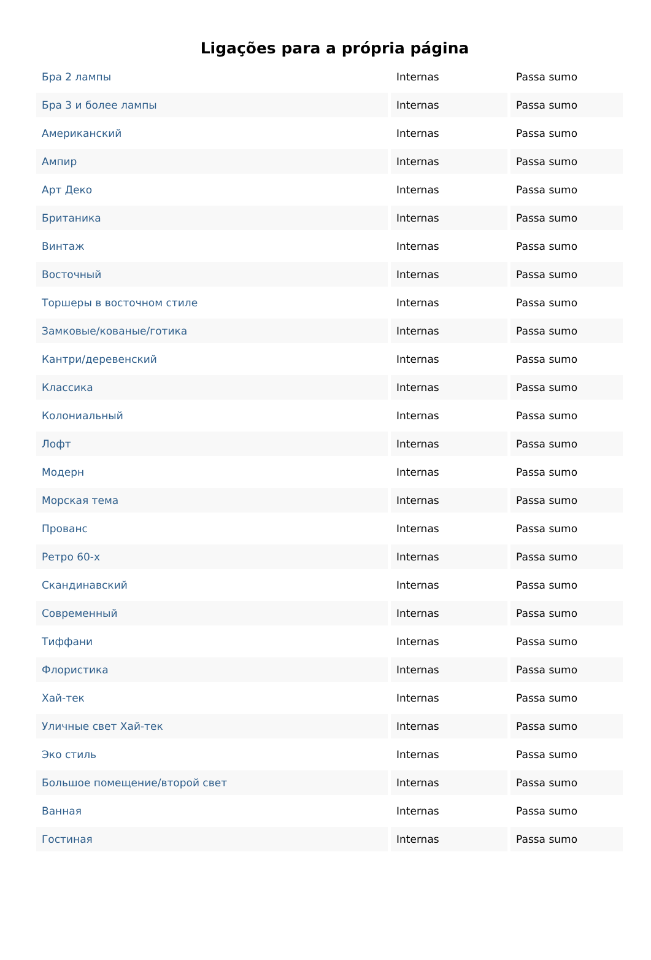Ligações para a própria página
| Бра 2 лампы | Internas | Passa sumo |
| Бра 3 и более лампы | Internas | Passa sumo |
| Американский | Internas | Passa sumo |
| Ампир | Internas | Passa sumo |
| Арт Деко | Internas | Passa sumo |
| Британика | Internas | Passa sumo |
| Винтаж | Internas | Passa sumo |
| Восточный | Internas | Passa sumo |
| Торшеры в восточном стиле | Internas | Passa sumo |
| Замковые/кованые/готика | Internas | Passa sumo |
| Кантри/деревенский | Internas | Passa sumo |
| Классика | Internas | Passa sumo |
| Колониальный | Internas | Passa sumo |
| Лофт | Internas | Passa sumo |
| Модерн | Internas | Passa sumo |
| Морская тема | Internas | Passa sumo |
| Прованс | Internas | Passa sumo |
| Ретро 60-х | Internas | Passa sumo |
| Скандинавский | Internas | Passa sumo |
| Современный | Internas | Passa sumo |
| Тиффани | Internas | Passa sumo |
| Флористика | Internas | Passa sumo |
| Хай-тек | Internas | Passa sumo |
| Уличные свет Хай-тек | Internas | Passa sumo |
| Эко стиль | Internas | Passa sumo |
| Большое помещение/второй свет | Internas | Passa sumo |
| Ванная | Internas | Passa sumo |
| Гостиная | Internas | Passa sumo |